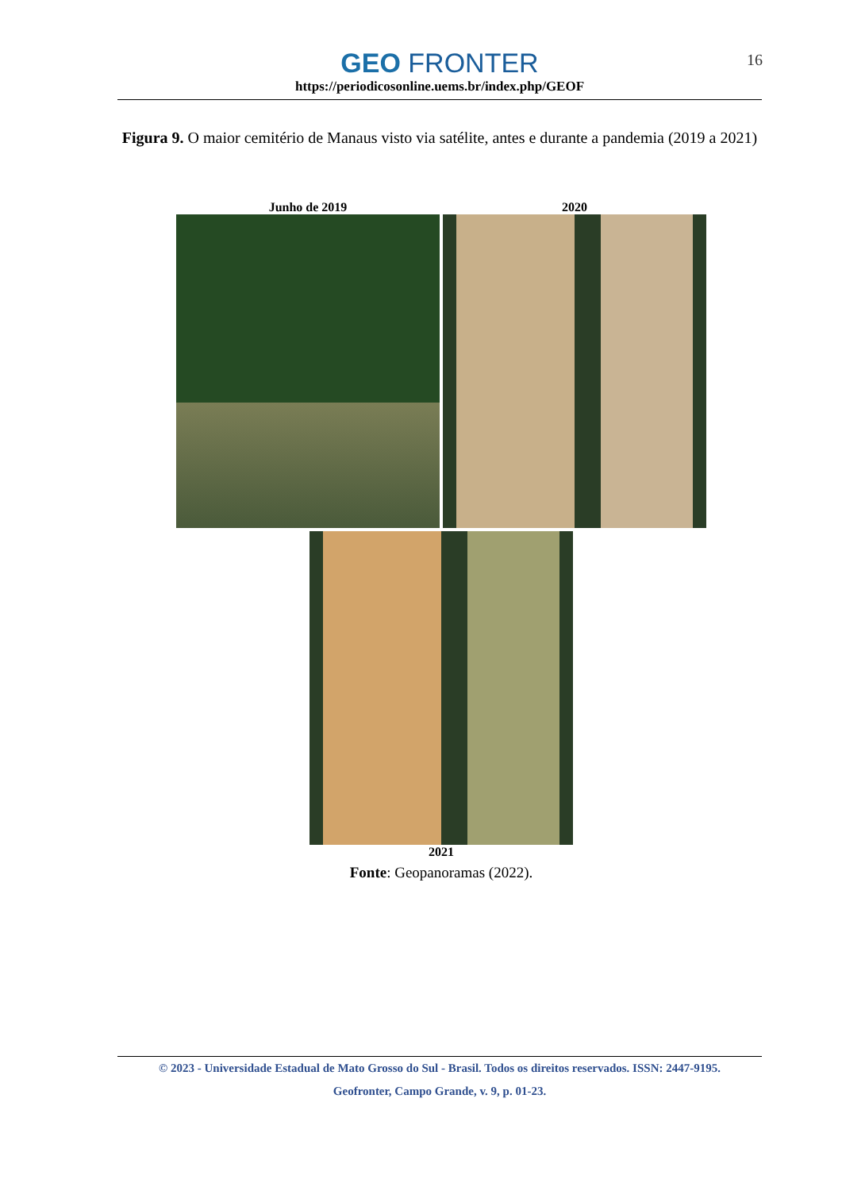GEO FRONTER
https://periodicosonline.uems.br/index.php/GEOF
16
Figura 9. O maior cemitério de Manaus visto via satélite, antes e durante a pandemia (2019 a 2021)
Junho de 2019 2020
2021
Fonte: Geopanoramas (2022).
© 2023 - Universidade Estadual de Mato Grosso do Sul - Brasil. Todos os direitos reservados. ISSN: 2447-9195.
Geofronter, Campo Grande, v. 9, p. 01-23.